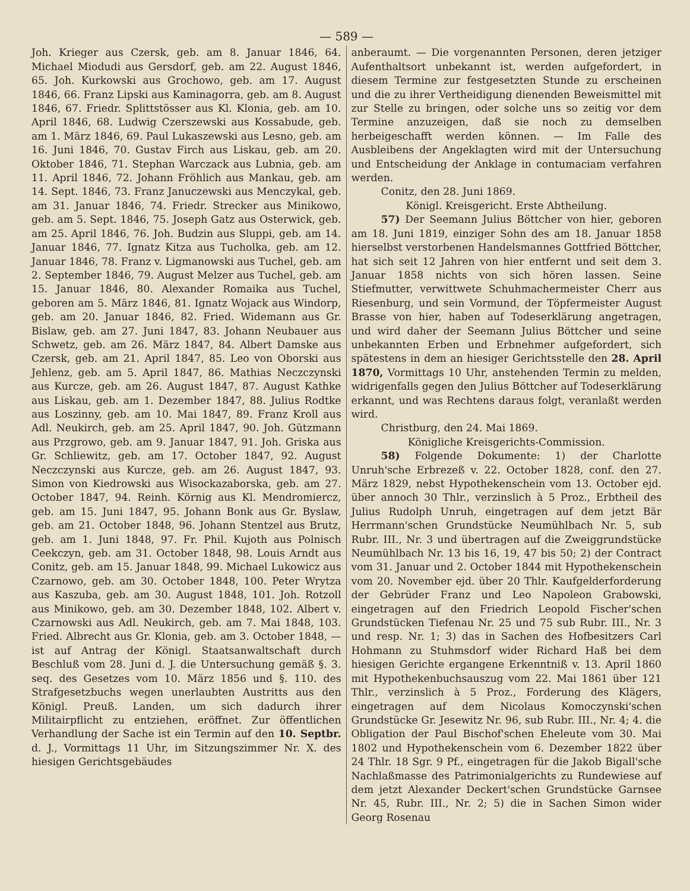— 589 —
Joh. Krieger aus Czersk, geb. am 8. Januar 1846, 64. Michael Miodudi aus Gersdorf, geb. am 22. August 1846, 65. Joh. Kurkowski aus Grochowo, geb. am 17. August 1846, 66. Franz Lipski aus Kaminagorra, geb. am 8. August 1846, 67. Friedr. Splittstösser aus Kl. Klonia, geb. am 10. April 1846, 68. Ludwig Czerszewski aus Kossabude, geb. am 1. März 1846, 69. Paul Lukaszewski aus Lesno, geb. am 16. Juni 1846, 70. Gustav Firch aus Liskau, geb. am 20. Oktober 1846, 71. Stephan Warczack aus Lubnia, geb. am 11. April 1846, 72. Johann Fröhlich aus Mankau, geb. am 14. Sept. 1846, 73. Franz Januczewski aus Menczykal, geb. am 31. Januar 1846, 74. Friedr. Strecker aus Minikowo, geb. am 5. Sept. 1846, 75. Joseph Gatz aus Osterwick, geb. am 25. April 1846, 76. Joh. Budzin aus Sluppi, geb. am 14. Januar 1846, 77. Ignatz Kitza aus Tucholka, geb. am 12. Januar 1846, 78. Franz v. Ligmanowski aus Tuchel, geb. am 2. September 1846, 79. August Melzer aus Tuchel, geb. am 15. Januar 1846, 80. Alexander Romaika aus Tuchel, geboren am 5. März 1846, 81. Ignatz Wojack aus Windorp, geb. am 20. Januar 1846, 82. Fried. Widemann aus Gr. Bislaw, geb. am 27. Juni 1847, 83. Johann Neubauer aus Schwetz, geb. am 26. März 1847, 84. Albert Damske aus Czersk, geb. am 21. April 1847, 85. Leo von Oborski aus Jehlenz, geb. am 5. April 1847, 86. Mathias Neczczynski aus Kurcze, geb. am 26. August 1847, 87. August Kathke aus Liskau, geb. am 1. Dezember 1847, 88. Julius Rodtke aus Loszinny, geb. am 10. Mai 1847, 89. Franz Kroll aus Adl. Neukirch, geb. am 25. April 1847, 90. Joh. Gützmann aus Przgrowo, geb. am 9. Januar 1847, 91. Joh. Griska aus Gr. Schliewitz, geb. am 17. October 1847, 92. August Neczczynski aus Kurcze, geb. am 26. August 1847, 93. Simon von Kiedrowski aus Wisockazaborska, geb. am 27. October 1847, 94. Reinh. Körnig aus Kl. Mendromiercz, geb. am 15. Juni 1847, 95. Johann Bonk aus Gr. Byslaw, geb. am 21. October 1848, 96. Johann Stentzel aus Brutz, geb. am 1. Juni 1848, 97. Fr. Phil. Kujoth aus Polnisch Ceekczyn, geb. am 31. October 1848, 98. Louis Arndt aus Conitz, geb. am 15. Januar 1848, 99. Michael Lukowicz aus Czarnowo, geb. am 30. October 1848, 100. Peter Wrytza aus Kaszuba, geb. am 30. August 1848, 101. Joh. Rotzoll aus Minikowo, geb. am 30. Dezember 1848, 102. Albert v. Czarnowski aus Adl. Neukirch, geb. am 7. Mai 1848, 103. Fried. Albrecht aus Gr. Klonia, geb. am 3. October 1848, — ist auf Antrag der Königl. Staatsanwaltschaft durch Beschluß vom 28. Juni d. J. die Untersuchung gemäß §. 3. seq. des Gesetzes vom 10. März 1856 und §. 110. des Strafgesetzbuchs wegen unerlaubten Austritts aus den Königl. Preuß. Landen, um sich dadurch ihrer Militairpflicht zu entziehen, eröffnet. Zur öffentlichen Verhandlung der Sache ist ein Termin auf den 10. Septbr. d. J., Vormittags 11 Uhr, im Sitzungszimmer Nr. X. des hiesigen Gerichtsgebäudes
anberaumt. — Die vorgenannten Personen, deren jetziger Aufenthaltsort unbekannt ist, werden aufgefordert, in diesem Termine zur festgesetzten Stunde zu erscheinen und die zu ihrer Vertheidigung dienenden Beweismittel mit zur Stelle zu bringen, oder solche uns so zeitig vor dem Termine anzuzeigen, daß sie noch zu demselben herbeigeschafft werden können. — Im Falle des Ausbleibens der Angeklagten wird mit der Untersuchung und Entscheidung der Anklage in contumaciam verfahren werden.
Conitz, den 28. Juni 1869.
Königl. Kreisgericht. Erste Abtheilung.
57) Der Seemann Julius Böttcher von hier, geboren am 18. Juni 1819, einziger Sohn des am 18. Januar 1858 hierselbst verstorbenen Handelsmannes Gottfried Böttcher, hat sich seit 12 Jahren von hier entfernt und seit dem 3. Januar 1858 nichts von sich hören lassen. Seine Stiefmutter, verwittwete Schuhmachermeister Cherr aus Riesenburg, und sein Vormund, der Töpfermeister August Brasse von hier, haben auf Todeserklärung angetragen, und wird daher der Seemann Julius Böttcher und seine unbekannten Erben und Erbnehmer aufgefordert, sich spätestens in dem an hiesiger Gerichtsstelle den 28. April 1870, Vormittags 10 Uhr, anstehenden Termin zu melden, widrigenfalls gegen den Julius Böttcher auf Todeserklärung erkannt, und was Rechtens daraus folgt, veranlaßt werden wird.
Christburg, den 24. Mai 1869.
Königliche Kreisgerichts-Commission.
58) Folgende Dokumente: 1) der Charlotte Unruh'sche Erbrezeß v. 22. October 1828, conf. den 27. März 1829, nebst Hypothekenschein vom 13. October ejd. über annoch 30 Thlr., verzinslich à 5 Proz., Erbtheil des Julius Rudolph Unruh, eingetragen auf dem jetzt Bär Herrmann'schen Grundstücke Neumühlbach Nr. 5, sub Rubr. III., Nr. 3 und übertragen auf die Zweiggrundstücke Neumühlbach Nr. 13 bis 16, 19, 47 bis 50; 2) der Contract vom 31. Januar und 2. October 1844 mit Hypothekenschein vom 20. November ejd. über 20 Thlr. Kaufgelderforderung der Gebrüder Franz und Leo Napoleon Grabowski, eingetragen auf den Friedrich Leopold Fischer'schen Grundstücken Tiefenau Nr. 25 und 75 sub Rubr. III., Nr. 3 und resp. Nr. 1; 3) das in Sachen des Hofbesitzers Carl Hohmann zu Stuhmsdorf wider Richard Haß bei dem hiesigen Gerichte ergangene Erkenntniß v. 13. April 1860 mit Hypothekenbuchsauszug vom 22. Mai 1861 über 121 Thlr., verzinslich à 5 Proz., Forderung des Klägers, eingetragen auf dem Nicolaus Komoczynski'schen Grundstücke Gr. Jesewitz Nr. 96, sub Rubr. III., Nr. 4; 4. die Obligation der Paul Bischof'schen Eheleute vom 30. Mai 1802 und Hypothekenschein vom 6. Dezember 1822 über 24 Thlr. 18 Sgr. 9 Pf., eingetragen für die Jakob Bigall'sche Nachlaßmasse des Patrimonialgerichts zu Rundewiese auf dem jetzt Alexander Deckert'schen Grundstücke Garnsee Nr. 45, Rubr. III., Nr. 2; 5) die in Sachen Simon wider Georg Rosenau